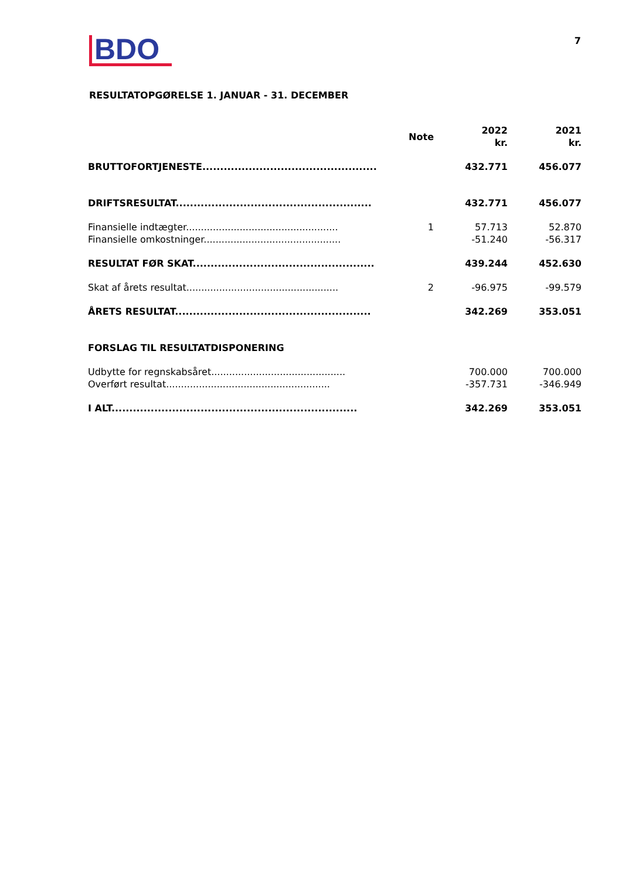BDO
7
RESULTATOPGØRELSE 1. JANUAR - 31. DECEMBER
| | Note | 2022 kr. | 2021 kr. |
| --- | --- | --- | --- |
| BRUTTOFORTJENESTE................................................. | | 432.771 | 456.077 |
| DRIFTSRESULTAT....................................................... | | 432.771 | 456.077 |
| Finansielle indtægter................................................... | 1 | 57.713 | 52.870 |
| Finansielle omkostninger.............................................. | | -51.240 | -56.317 |
| RESULTAT FØR SKAT................................................... | | 439.244 | 452.630 |
| Skat af årets resultat................................................... | 2 | -96.975 | -99.579 |
| ÅRETS RESULTAT....................................................... | | 342.269 | 353.051 |
| FORSLAG TIL RESULTATDISPONERING | | | |
| Udbytte for regnskabsåret............................................. | | 700.000 | 700.000 |
| Overført resultat....................................................... | | -357.731 | -346.949 |
| I ALT..................................................................... | | 342.269 | 353.051 |